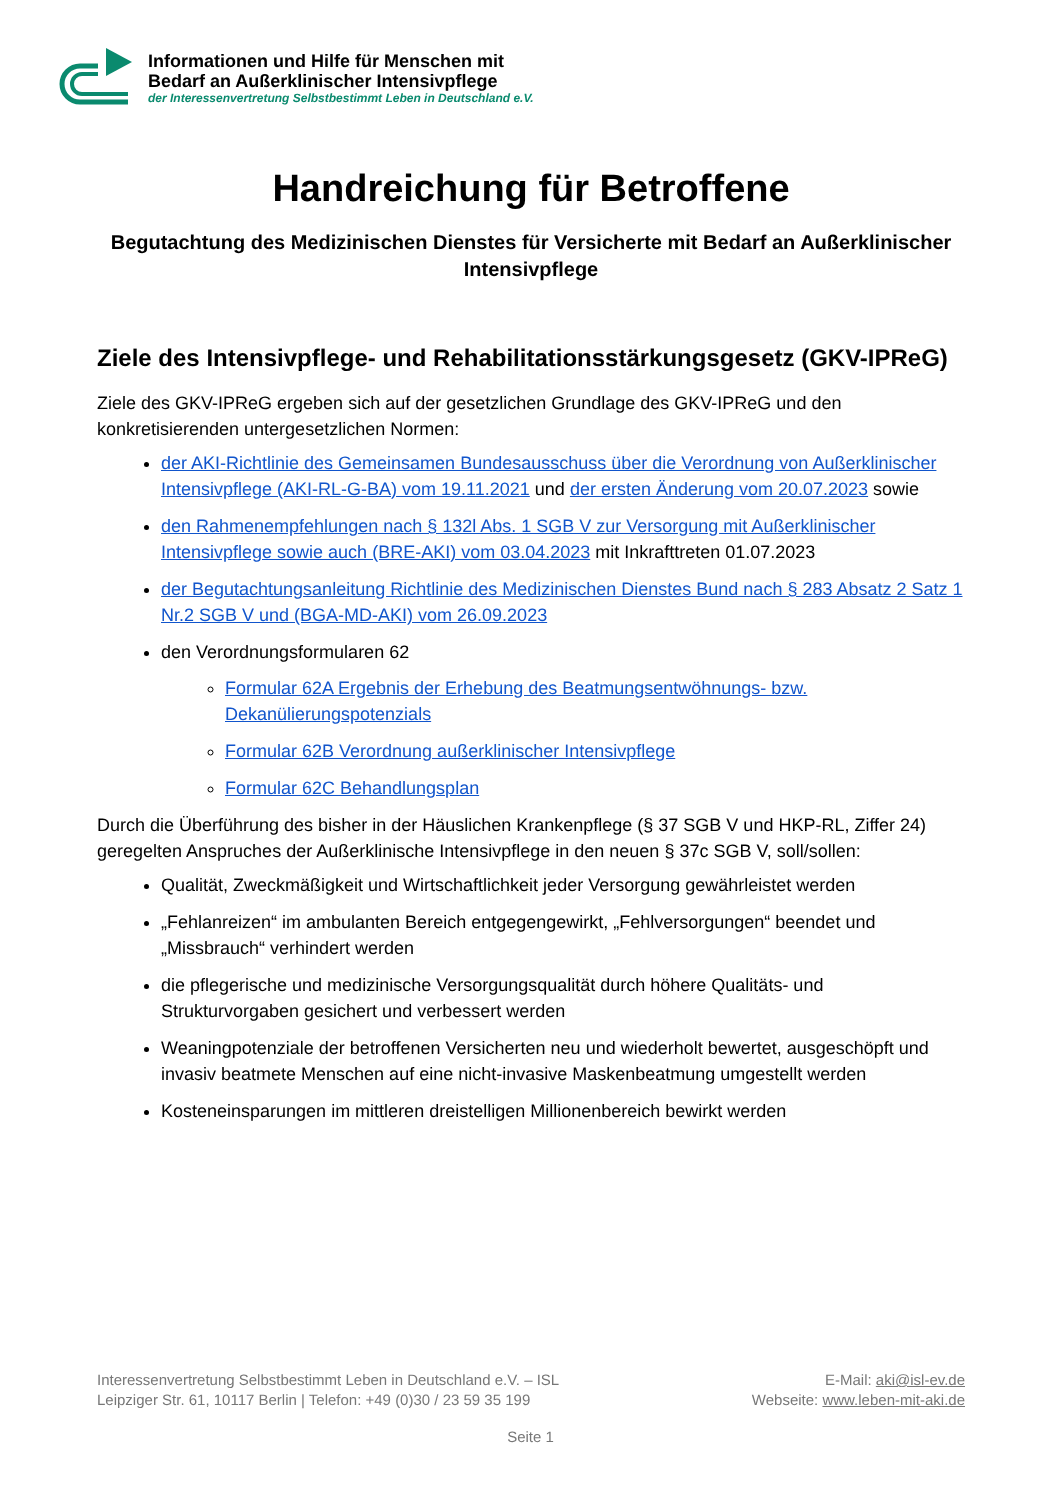Informationen und Hilfe für Menschen mit
Bedarf an Außerklinischer Intensivpflege
der Interessenvertretung Selbstbestimmt Leben in Deutschland e.V.
Handreichung für Betroffene
Begutachtung des Medizinischen Dienstes für Versicherte mit Bedarf an Außerklinischer Intensivpflege
Ziele des Intensivpflege- und Rehabilitationsstärkungsgesetz (GKV-IPReG)
Ziele des GKV-IPReG ergeben sich auf der gesetzlichen Grundlage des GKV-IPReG und den konkretisierenden untergesetzlichen Normen:
der AKI-Richtlinie des Gemeinsamen Bundesausschuss über die Verordnung von Außerklinischer Intensivpflege (AKI-RL-G-BA) vom 19.11.2021 und der ersten Änderung vom 20.07.2023 sowie
den Rahmenempfehlungen nach § 132l Abs. 1 SGB V zur Versorgung mit Außerklinischer Intensivpflege sowie auch (BRE-AKI) vom 03.04.2023 mit Inkrafttreten 01.07.2023
der Begutachtungsanleitung Richtlinie des Medizinischen Dienstes Bund nach § 283 Absatz 2 Satz 1 Nr.2 SGB V und (BGA-MD-AKI) vom 26.09.2023
den Verordnungsformularen 62
Formular 62A Ergebnis der Erhebung des Beatmungsentwöhnungs- bzw. Dekanülierungspotenzials
Formular 62B Verordnung außerklinischer Intensivpflege
Formular 62C Behandlungsplan
Durch die Überführung des bisher in der Häuslichen Krankenpflege (§ 37 SGB V und HKP-RL, Ziffer 24) geregelten Anspruches der Außerklinische Intensivpflege in den neuen § 37c SGB V, soll/sollen:
Qualität, Zweckmäßigkeit und Wirtschaftlichkeit jeder Versorgung gewährleistet werden
„Fehlanreizen“ im ambulanten Bereich entgegengewirkt, „Fehlversorgungen“ beendet und „Missbrauch“ verhindert werden
die pflegerische und medizinische Versorgungsqualität durch höhere Qualitäts- und Strukturvorgaben gesichert und verbessert werden
Weaningpotenziale der betroffenen Versicherten neu und wiederholt bewertet, ausgeschöpft und invasiv beatmete Menschen auf eine nicht-invasive Maskenbeatmung umgestellt werden
Kosteneinsparungen im mittleren dreistelligen Millionenbereich bewirkt werden
Interessenvertretung Selbstbestimmt Leben in Deutschland e.V. – ISL
Leipziger Str. 61, 10117 Berlin | Telefon: +49 (0)30 / 23 59 35 199
E-Mail: aki@isl-ev.de
Webseite: www.leben-mit-aki.de
Seite 1